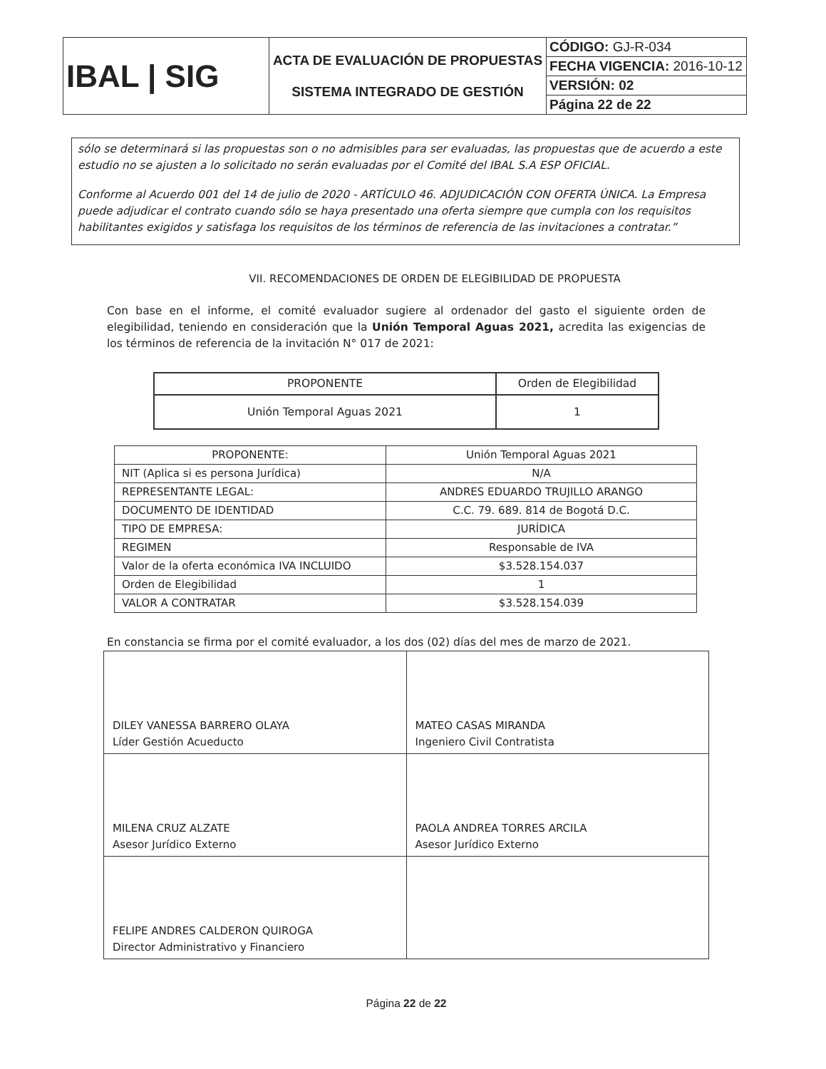| IBAL / SIG | ACTA DE EVALUACIÓN DE PROPUESTAS SISTEMA INTEGRADO DE GESTIÓN | CÓDIGO: GJ-R-034 |
| | | FECHA VIGENCIA: 2016-10-12 |
| | | VERSIÓN: 02 |
| | | Página 22 de 22 |
sólo se determinará si las propuestas son o no admisibles para ser evaluadas, las propuestas que de acuerdo a este estudio no se ajusten a lo solicitado no serán evaluadas por el Comité del IBAL S.A ESP OFICIAL.
Conforme al Acuerdo 001 del 14 de julio de 2020 - ARTÍCULO 46. ADJUDICACIÓN CON OFERTA ÚNICA. La Empresa puede adjudicar el contrato cuando sólo se haya presentado una oferta siempre que cumpla con los requisitos habilitantes exigidos y satisfaga los requisitos de los términos de referencia de las invitaciones a contratar.”
VII. RECOMENDACIONES DE ORDEN DE ELEGIBILIDAD DE PROPUESTA
Con base en el informe, el comité evaluador sugiere al ordenador del gasto el siguiente orden de elegibilidad, teniendo en consideración que la Unión Temporal Aguas 2021, acredita las exigencias de los términos de referencia de la invitación N° 017 de 2021:
| PROPONENTE | Orden de Elegibilidad |
| Unión Temporal Aguas 2021 | 1 |
| PROPONENTE: | Unión Temporal Aguas 2021 |
| NIT (Aplica si es persona Jurídica) | N/A |
| REPRESENTANTE LEGAL: | ANDRES EDUARDO TRUJILLO ARANGO |
| DOCUMENTO DE IDENTIDAD | C.C. 79. 689. 814 de Bogotá D.C. |
| TIPO DE EMPRESA: | JURÍDICA |
| REGIMEN | Responsable de IVA |
| Valor de la oferta económica IVA INCLUIDO | $3.528.154.037 |
| Orden de Elegibilidad | 1 |
| VALOR A CONTRATAR | $3.528.154.039 |
En constancia se firma por el comité evaluador, a los dos (02) días del mes de marzo de 2021.
| DILEY VANESSA BARRERO OLAYA Líder Gestión Acueducto | MATEO CASAS MIRANDA Ingeniero Civil Contratista |
| MILENA CRUZ ALZATE Asesor Jurídico Externo | PAOLA ANDREA TORRES ARCILA Asesor Jurídico Externo |
| FELIPE ANDRES CALDERON QUIROGA Director Administrativo y Financiero | |
Página 22 de 22